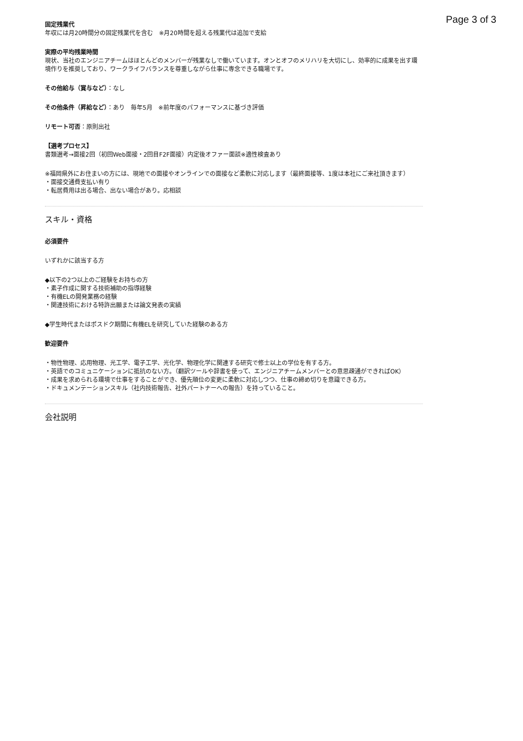Page 3 of 3
固定残業代
年収には月20時間分の固定残業代を含む　※月20時間を超える残業代は追加で支給
実際の平均残業時間
現状、当社のエンジニアチームはほとんどのメンバーが残業なしで働いています。オンとオフのメリハリを大切にし、効率的に成果を出す環境作りを推奨しており、ワークライフバランスを尊重しながら仕事に専念できる職場です。
その他給与（賞与など）：なし
その他条件（昇給など）：あり　毎年5月　※前年度のパフォーマンスに基づき評価
リモート可否：原則出社
【選考プロセス】
書類選考→面接2回（初回Web面接・2回目F2F面接）内定後オファー面談※適性検査あり
※福岡県外にお住まいの方には、現地での面接やオンラインでの面接など柔軟に対応します（最終面接等、1度は本社にご来社頂きます）
・面接交通費支払い有り
・転居費用は出る場合、出ない場合があり。応相談
スキル・資格
必須要件
いずれかに該当する方
◆以下の2つ以上のご経験をお持ちの方
・素子作成に関する技術補助の指導経験
・有機ELの開発業務の経験
・関連技術における特許出願または論文発表の実績
◆学生時代またはポスドク期間に有機ELを研究していた経験のある方
歓迎要件
・物性物理、応用物理、光工学、電子工学、光化学、物理化学に関連する研究で修士以上の学位を有する方。
・英語でのコミュニケーションに抵抗のない方。（翻訳ツールや辞書を使って、エンジニアチームメンバーとの意思疎通ができればOK）
・成果を求められる環境で仕事をすることができ、優先順位の変更に柔軟に対応しつつ、仕事の締め切りを意識できる方。
・ドキュメンテーションスキル（社内技術報告、社外パートナーへの報告）を持っていること。
会社説明